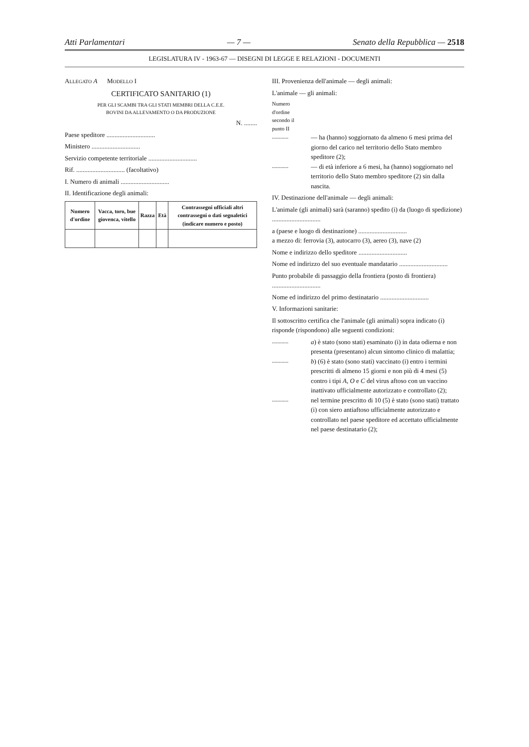Atti Parlamentari — 7 — Senato della Repubblica — 2518
LEGISLATURA IV - 1963-67 — DISEGNI DI LEGGE E RELAZIONI - DOCUMENTI
ALLEGATO A MODELLO I
CERTIFICATO SANITARIO (1)
PER GLI SCAMBI TRA GLI STATI MEMBRI DELLA C.E.E.
BOVINI DA ALLEVAMENTO O DA PRODUZIONE
N. ........
Paese speditore ..............................
Ministero ..............................
Servizio competente territoriale ..............................
Rif. .............................. (facoltativo)
I. Numero di animali ..............................
II. Identificazione degli animali:
| Numero d'ordine | Vacca, toro, bue giovenca, vitello | Razza | Età | Contrassegni ufficiali altri contrassegni o dati segnaletici (indicare numero e posto) |
| --- | --- | --- | --- | --- |
III. Provenienza dell'animale — degli animali:
L'animale — gli animali:
Numero d'ordine secondo il punto II
............
— ha (hanno) soggiornato da almeno 6 mesi prima del giorno del carico nel territorio dello Stato membro speditore (2);
............
— di età inferiore a 6 mesi, ha (hanno) soggiornato nel territorio dello Stato membro speditore (2) sin dalla nascita.
IV. Destinazione dell'animale — degli animali:
L'animale (gli animali) sarà (saranno) spedito (i) da (luogo di spedizione) ..............................
a (paese e luogo di destinazione) ..............................
a mezzo di: ferrovia (3), autocarro (3), aereo (3), nave (2)
Nome e indirizzo dello speditore ..............................
Nome ed indirizzo del suo eventuale mandatario ..............................
Punto probabile di passaggio della frontiera (posto di frontiera) ..............................
Nome ed indirizzo del primo destinatario ..............................
V. Informazioni sanitarie:
Il sottoscritto certifica che l'animale (gli animali) sopra indicato (i) risponde (rispondono) alle seguenti condizioni:
............
a) è stato (sono stati) esaminato (i) in data odierna e non presenta (presentano) alcun sintomo clinico di malattia;
............
b) (6) è stato (sono stati) vaccinato (i) entro i termini prescritti di almeno 15 giorni e non più di 4 mesi (5) contro i tipi A, O e C del virus aftoso con un vaccino inattivato ufficialmente autorizzato e controllato (2);
............
nel termine prescritto di 10 (5) è stato (sono stati) trattato (i) con siero antiaftoso ufficialmente autorizzato e controllato nel paese speditore ed accettato ufficialmente nel paese destinatario (2);